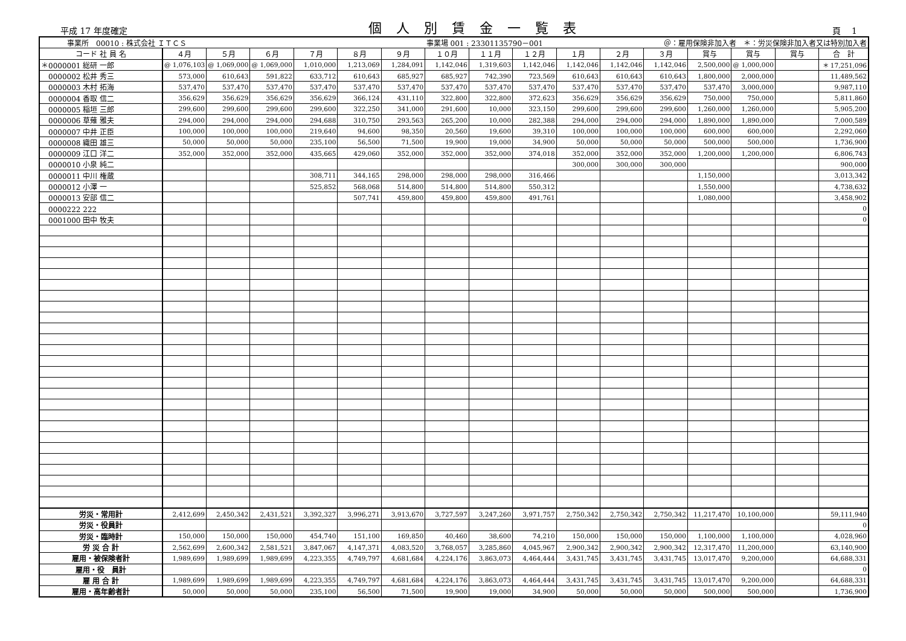平成 17 年度確定
個人別賃金一覧表
頁　 1
| 事業所 00010 : 株式会社 ＩＴＣＳ | | | | | | | 事業場 001 : 23301135790－001 | | | | ＠：雇用保険非加入者 ＊：労災保険非加入者又は特別加入者 | | | | | |
| コード 社 員 名 | ４月 | ５月 | ６月 | ７月 | ８月 | ９月 | １０月 | １１月 | １２月 | １月 | ２月 | ３月 | 賞与 | 賞与 | 賞与 | 合 計 |
| ＊0000001 総研 一郎 | @ 1,076,103 | @ 1,069,000 | @ 1,069,000 | 1,010,000 | 1,213,069 | 1,284,091 | 1,142,046 | 1,319,603 | 1,142,046 | 1,142,046 | 1,142,046 | 1,142,046 | 2,500,000 | @ 1,000,000 | | ＊ 17,251,096 |
| 0000002 松井 秀三 | 573,000 | 610,643 | 591,822 | 633,712 | 610,643 | 685,927 | 685,927 | 742,390 | 723,569 | 610,643 | 610,643 | 610,643 | 1,800,000 | 2,000,000 | | 11,489,562 |
| 0000003 木村 拓海 | 537,470 | 537,470 | 537,470 | 537,470 | 537,470 | 537,470 | 537,470 | 537,470 | 537,470 | 537,470 | 537,470 | 537,470 | 537,470 | 3,000,000 | | 9,987,110 |
| 0000004 香取 信二 | 356,629 | 356,629 | 356,629 | 356,629 | 366,124 | 431,110 | 322,800 | 322,800 | 372,623 | 356,629 | 356,629 | 356,629 | 750,000 | 750,000 | | 5,811,860 |
| 0000005 稲垣 三郎 | 299,600 | 299,600 | 299,600 | 299,600 | 322,250 | 341,000 | 291,600 | 10,000 | 323,150 | 299,600 | 299,600 | 299,600 | 1,260,000 | 1,260,000 | | 5,905,200 |
| 0000006 草薙 雅夫 | 294,000 | 294,000 | 294,000 | 294,688 | 310,750 | 293,563 | 265,200 | 10,000 | 282,388 | 294,000 | 294,000 | 294,000 | 1,890,000 | 1,890,000 | | 7,000,589 |
| 0000007 中井 正臣 | 100,000 | 100,000 | 100,000 | 219,640 | 94,600 | 98,350 | 20,560 | 19,600 | 39,310 | 100,000 | 100,000 | 100,000 | 600,000 | 600,000 | | 2,292,060 |
| 0000008 織田 雄三 | 50,000 | 50,000 | 50,000 | 235,100 | 56,500 | 71,500 | 19,900 | 19,000 | 34,900 | 50,000 | 50,000 | 50,000 | 500,000 | 500,000 | | 1,736,900 |
| 0000009 江口 洋二 | 352,000 | 352,000 | 352,000 | 435,665 | 429,060 | 352,000 | 352,000 | 352,000 | 374,018 | 352,000 | 352,000 | 352,000 | 1,200,000 | 1,200,000 | | 6,806,743 |
| 0000010 小泉 純二 | | | | | | | | | | 300,000 | 300,000 | 300,000 | | | | 900,000 |
| 0000011 中川 権蔵 | | | | 308,711 | 344,165 | 298,000 | 298,000 | 298,000 | 316,466 | | | | 1,150,000 | | | 3,013,342 |
| 0000012 小澤 一 | | | | 525,852 | 568,068 | 514,800 | 514,800 | 514,800 | 550,312 | | | | 1,550,000 | | | 4,738,632 |
| 0000013 安部 信二 | | | | | 507,741 | 459,800 | 459,800 | 459,800 | 491,761 | | | | 1,080,000 | | | 3,458,902 |
| 0000222 222 | | | | | | | | | | | | | | | | 0 |
| 0001000 田中 牧夫 | | | | | | | | | | | | | | | | 0 |
| 労災・常用計 | 2,412,699 | 2,450,342 | 2,431,521 | 3,392,327 | 3,996,271 | 3,913,670 | 3,727,597 | 3,247,260 | 3,971,757 | 2,750,342 | 2,750,342 | 2,750,342 | 11,217,470 | 10,100,000 | | 59,111,940 |
| 労災・役員計 | | | | | | | | | | | | | | | | 0 |
| 労災・臨時計 | 150,000 | 150,000 | 150,000 | 454,740 | 151,100 | 169,850 | 40,460 | 38,600 | 74,210 | 150,000 | 150,000 | 150,000 | 1,100,000 | 1,100,000 | | 4,028,960 |
| 労 災 合 計 | 2,562,699 | 2,600,342 | 2,581,521 | 3,847,067 | 4,147,371 | 4,083,520 | 3,768,057 | 3,285,860 | 4,045,967 | 2,900,342 | 2,900,342 | 2,900,342 | 12,317,470 | 11,200,000 | | 63,140,900 |
| 雇用・被保険者計 | 1,989,699 | 1,989,699 | 1,989,699 | 4,223,355 | 4,749,797 | 4,681,684 | 4,224,176 | 3,863,073 | 4,464,444 | 3,431,745 | 3,431,745 | 3,431,745 | 13,017,470 | 9,200,000 | | 64,688,331 |
| 雇用・役 員計 | | | | | | | | | | | | | | | | 0 |
| 雇 用 合 計 | 1,989,699 | 1,989,699 | 1,989,699 | 4,223,355 | 4,749,797 | 4,681,684 | 4,224,176 | 3,863,073 | 4,464,444 | 3,431,745 | 3,431,745 | 3,431,745 | 13,017,470 | 9,200,000 | | 64,688,331 |
| 雇用・高年齢者計 | 50,000 | 50,000 | 50,000 | 235,100 | 56,500 | 71,500 | 19,900 | 19,000 | 34,900 | 50,000 | 50,000 | 50,000 | 500,000 | 500,000 | | 1,736,900 |